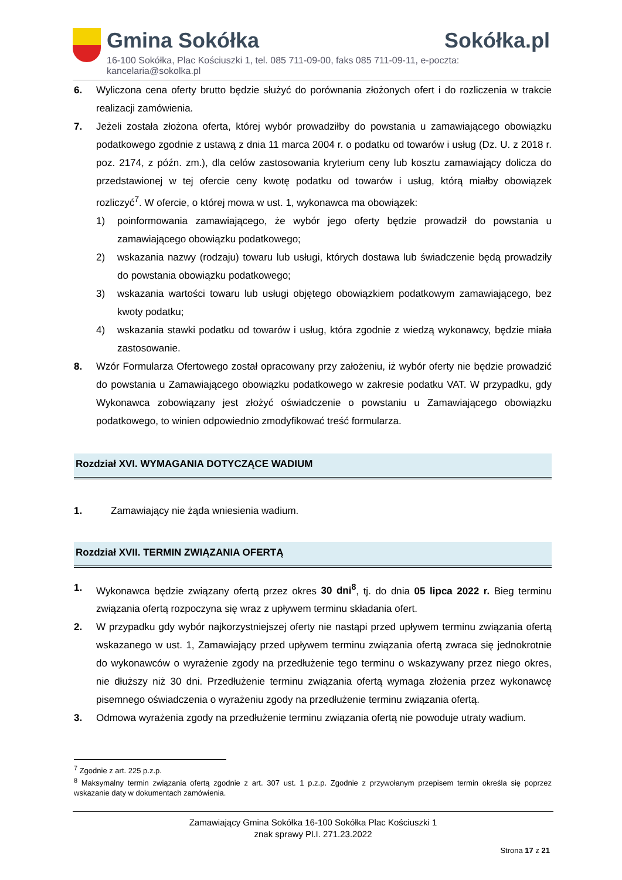Gmina Sokółka Sokółka.pl
16-100 Sokółka, Plac Kościuszki 1, tel. 085 711-09-00, faks 085 711-09-11, e-poczta: kancelaria@sokolka.pl
6. Wyliczona cena oferty brutto będzie służyć do porównania złożonych ofert i do rozliczenia w trakcie realizacji zamówienia.
7. Jeżeli została złożona oferta, której wybór prowadziłby do powstania u zamawiającego obowiązku podatkowego zgodnie z ustawą z dnia 11 marca 2004 r. o podatku od towarów i usług (Dz. U. z 2018 r. poz. 2174, z późn. zm.), dla celów zastosowania kryterium ceny lub kosztu zamawiający dolicza do przedstawionej w tej ofercie ceny kwotę podatku od towarów i usług, którą miałby obowiązek rozliczyć<sup>7</sup>. W ofercie, o której mowa w ust. 1, wykonawca ma obowiązek:
1) poinformowania zamawiającego, że wybór jego oferty będzie prowadził do powstania u zamawiającego obowiązku podatkowego;
2) wskazania nazwy (rodzaju) towaru lub usługi, których dostawa lub świadczenie będą prowadziły do powstania obowiązku podatkowego;
3) wskazania wartości towaru lub usługi objętego obowiązkiem podatkowym zamawiającego, bez kwoty podatku;
4) wskazania stawki podatku od towarów i usług, która zgodnie z wiedzą wykonawcy, będzie miała zastosowanie.
8. Wzór Formularza Ofertowego został opracowany przy założeniu, iż wybór oferty nie będzie prowadzić do powstania u Zamawiającego obowiązku podatkowego w zakresie podatku VAT. W przypadku, gdy Wykonawca zobowiązany jest złożyć oświadczenie o powstaniu u Zamawiającego obowiązku podatkowego, to winien odpowiednio zmodyfikować treść formularza.
Rozdział XVI. WYMAGANIA DOTYCZĄCE WADIUM
1. Zamawiający nie żąda wniesienia wadium.
Rozdział XVII. TERMIN ZWIĄZANIA OFERTĄ
1. Wykonawca będzie związany ofertą przez okres 30 dni<sup>8</sup>, tj. do dnia 05 lipca 2022 r. Bieg terminu związania ofertą rozpoczyna się wraz z upływem terminu składania ofert.
2. W przypadku gdy wybór najkorzystniejszej oferty nie nastąpi przed upływem terminu związania ofertą wskazanego w ust. 1, Zamawiający przed upływem terminu związania ofertą zwraca się jednokrotnie do wykonawców o wyrażenie zgody na przedłużenie tego terminu o wskazywany przez niego okres, nie dłuższy niż 30 dni. Przedłużenie terminu związania ofertą wymaga złożenia przez wykonawcę pisemnego oświadczenia o wyrażeniu zgody na przedłużenie terminu związania ofertą.
3. Odmowa wyrażenia zgody na przedłużenie terminu związania ofertą nie powoduje utraty wadium.
<sup>7</sup> Zgodnie z art. 225 p.z.p.
<sup>8</sup> Maksymalny termin związania ofertą zgodnie z art. 307 ust. 1 p.z.p. Zgodnie z przywołanym przepisem termin określa się poprzez wskazanie daty w dokumentach zamówienia.
Zamawiający Gmina Sokółka 16-100 Sokółka Plac Kościuszki 1
znak sprawy Pl.I. 271.23.2022
Strona 17 z 21